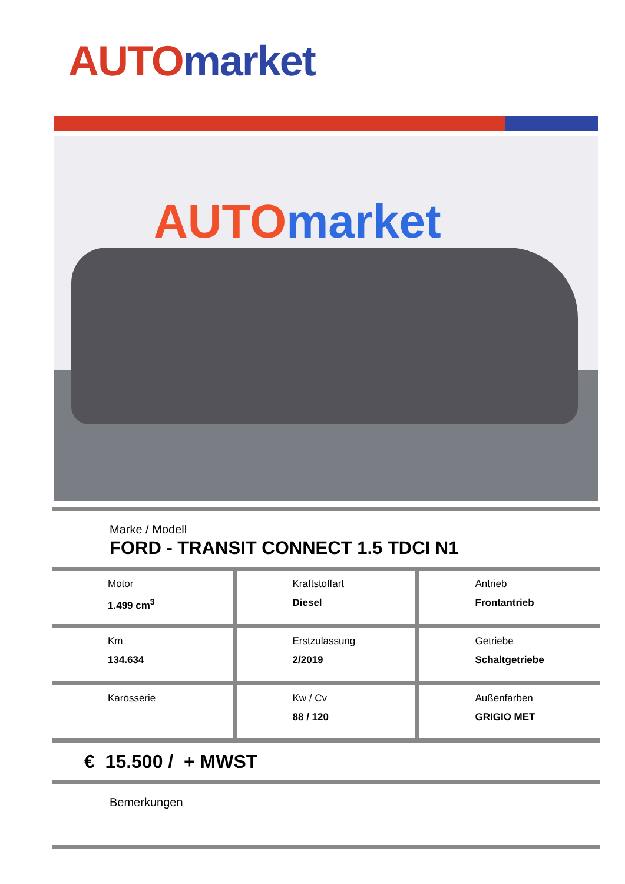AUTO market
AUTO market
Marke / Modell
FORD - TRANSIT CONNECT 1.5 TDCI N1
| Motor 1.499 cm<sup>3</sup> | Kraftstoffart Diesel | Antrieb Frontantrieb |
| Km 134.634 | Erstzulassung 2/2019 | Getriebe Schaltgetriebe |
| Karosserie | Kw / Cv 88 / 120 | Außenfarben GRIGIO MET |
€ 15.500 / + MWST
Bemerkungen